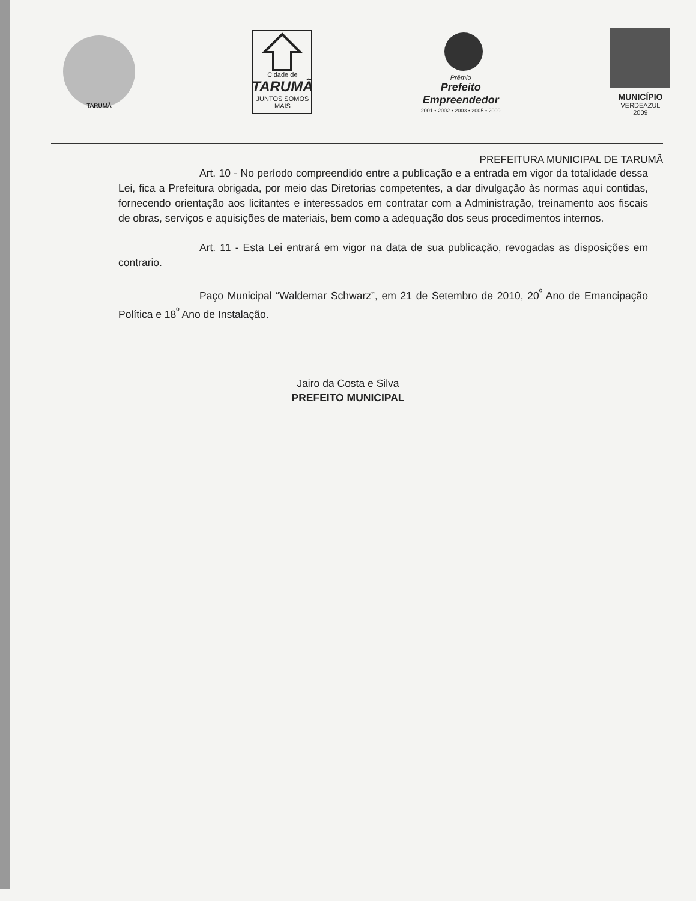TARUMÃ
Cidade de
TARUMÃ
JUNTOS SOMOS MAIS
Prêmio
Prefeito
Empreendedor
2001 • 2002 • 2003 • 2005 • 2009
MUNICÍPIO
VERDEAZUL
2009
PREFEITURA MUNICIPAL DE TARUMÃ
Art. 10 - No período compreendido entre a publicação e a entrada em vigor da totalidade dessa Lei, fica a Prefeitura obrigada, por meio das Diretorias competentes, a dar divulgação às normas aqui contidas, fornecendo orientação aos licitantes e interessados em contratar com a Administração, treinamento aos fiscais de obras, serviços e aquisições de materiais, bem como a adequação dos seus procedimentos internos.
Art. 11 - Esta Lei entrará em vigor na data de sua publicação, revogadas as disposições em contrario.
Paço Municipal “Waldemar Schwarz”, em 21 de Setembro de 2010, 20<sup>º</sup> Ano de Emancipação Política e 18<sup>º</sup> Ano de Instalação.
Jairo da Costa e Silva
PREFEITO MUNICIPAL